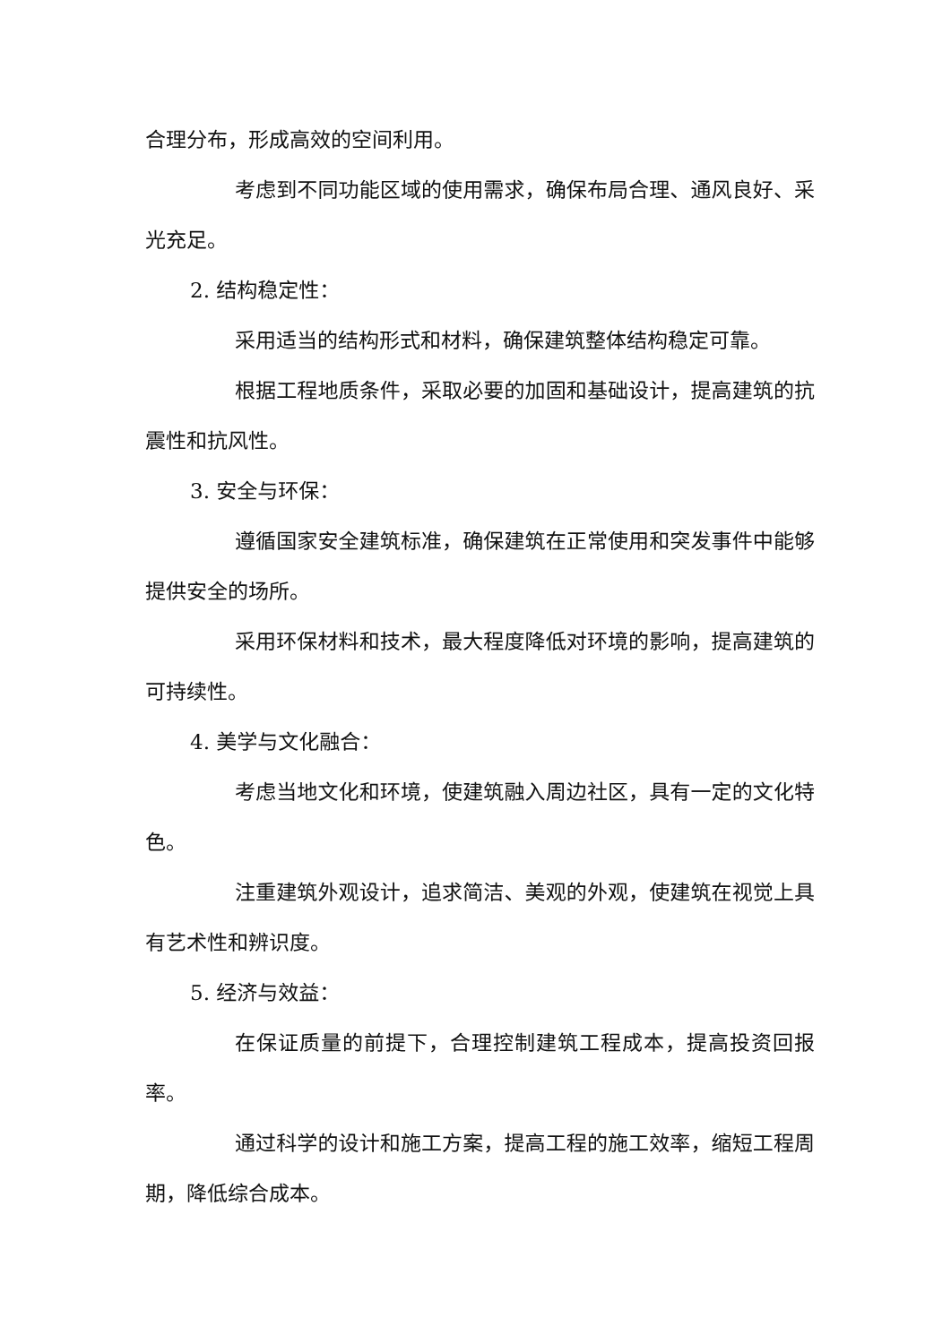合理分布，形成高效的空间利用。
考虑到不同功能区域的使用需求，确保布局合理、通风良好、采光充足。
2. 结构稳定性：
采用适当的结构形式和材料，确保建筑整体结构稳定可靠。
根据工程地质条件，采取必要的加固和基础设计，提高建筑的抗震性和抗风性。
3. 安全与环保：
遵循国家安全建筑标准，确保建筑在正常使用和突发事件中能够提供安全的场所。
采用环保材料和技术，最大程度降低对环境的影响，提高建筑的可持续性。
4. 美学与文化融合：
考虑当地文化和环境，使建筑融入周边社区，具有一定的文化特色。
注重建筑外观设计，追求简洁、美观的外观，使建筑在视觉上具有艺术性和辨识度。
5. 经济与效益：
在保证质量的前提下，合理控制建筑工程成本，提高投资回报率。
通过科学的设计和施工方案，提高工程的施工效率，缩短工程周期，降低综合成本。